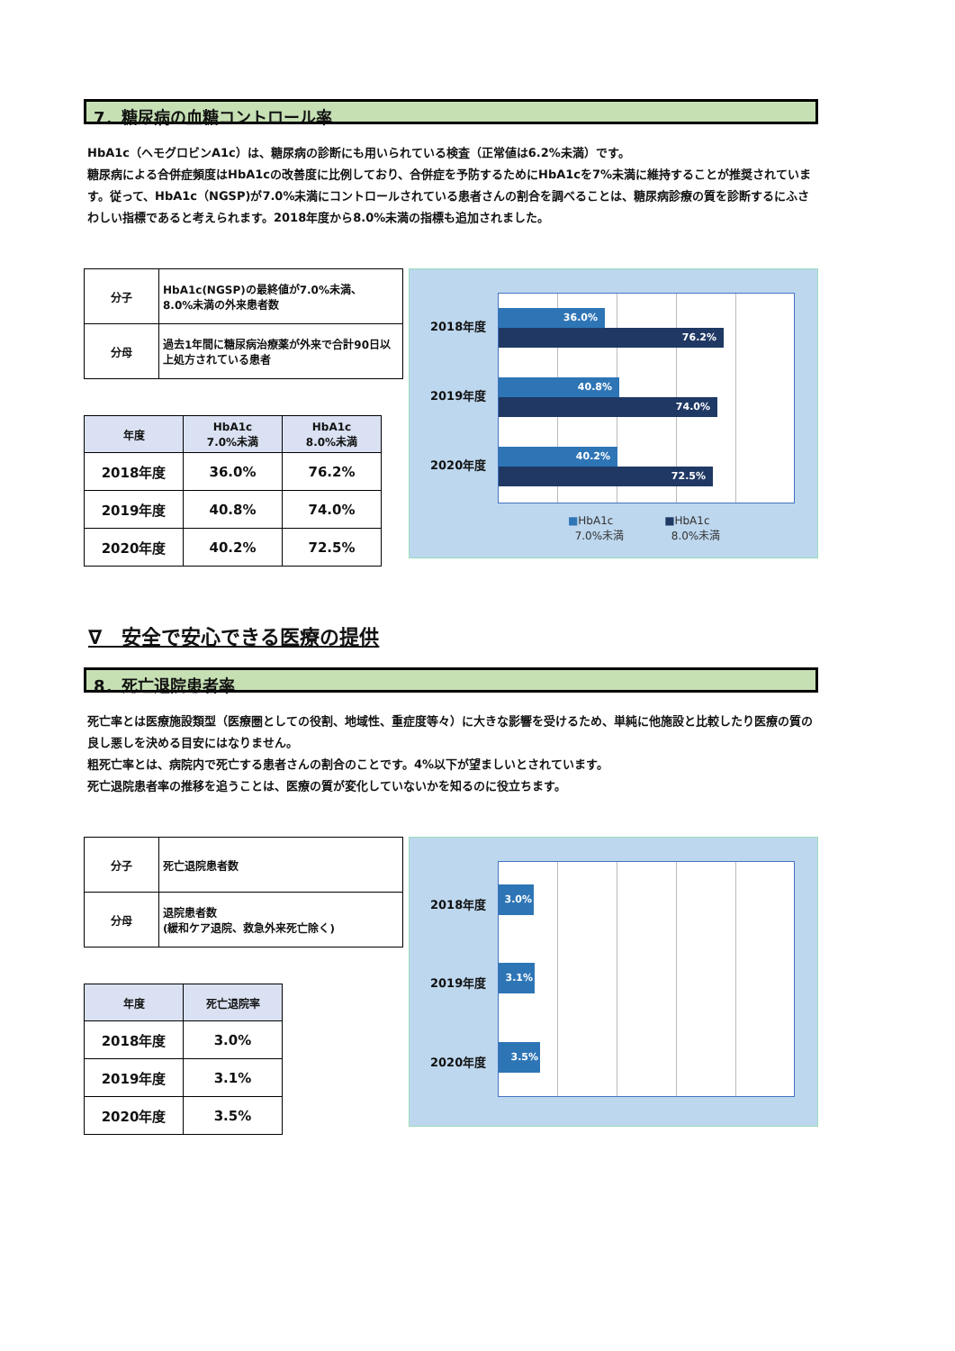7．糖尿病の血糖コントロール率
HbA1c（ヘモグロビンA1c）は、糖尿病の診断にも用いられている検査（正常値は6.2%未満）です。
糖尿病による合併症頻度はHbA1cの改善度に比例しており、合併症を予防するためにHbA1cを7%未満に維持することが推奨されています。従って、HbA1c（NGSP)が7.0%未満にコントロールされている患者さんの割合を調べることは、糖尿病診療の質を診断するにふさわしい指標であると考えられます。2018年度から8.0%未満の指標も追加されました。
| 分子 | HbA1c(NGSP)の最終値が7.0%未満、 8.0%未満の外来患者数 |
| 分母 | 過去1年間に糖尿病治療薬が外来で合計90日以上処方されている患者 |
| 年度 | HbA1c 7.0%未満 | HbA1c 8.0%未満 |
| --- | --- | --- |
| 2018年度 | 36.0% | 76.2% |
| 2019年度 | 40.8% | 74.0% |
| 2020年度 | 40.2% | 72.5% |
2018年度
36.0%
76.2%
2019年度
40.8%
74.0%
2020年度
40.2%
72.5%
■HbA1c
7.0%未満 ■HbA1c
8.0%未満
∇　安全で安心できる医療の提供
8．死亡退院患者率
死亡率とは医療施設類型（医療圏としての役割、地域性、重症度等々）に大きな影響を受けるため、単純に他施設と比較したり医療の質の良し悪しを決める目安にはなりません。
粗死亡率とは、病院内で死亡する患者さんの割合のことです。4%以下が望ましいとされています。
死亡退院患者率の推移を追うことは、医療の質が変化していないかを知るのに役立ちます。
| 分子 | 死亡退院患者数 |
| 分母 | 退院患者数 (緩和ケア退院、救急外来死亡除く) |
| 年度 | 死亡退院率 |
| --- | --- |
| 2018年度 | 3.0% |
| 2019年度 | 3.1% |
| 2020年度 | 3.5% |
2018年度
3.0%
2019年度
3.1%
2020年度
3.5%